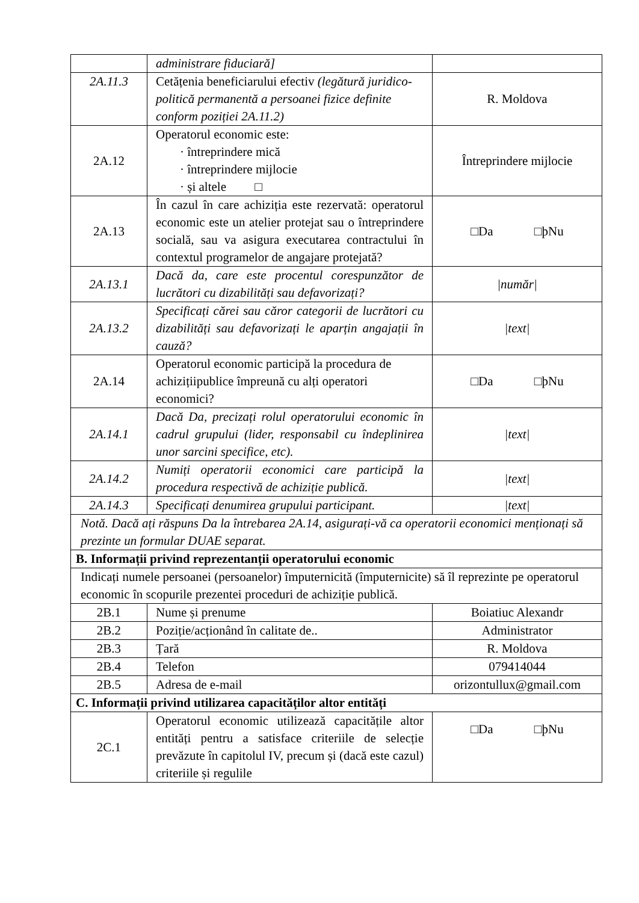| | administrare fiduciară] | |
| 2A.11.3 | Cetățenia beneficiarului efectiv (legătură juridico-politică permanentă a persoanei fizice definite conform poziției 2A.11.2) | R. Moldova |
| 2A.12 | Operatorul economic este: · întreprindere mică · întreprindere mijlocie · și altele □ | Întreprindere mijlocie |
| 2A.13 | În cazul în care achiziția este rezervată: operatorul economic este un atelier protejat sau o întreprindere socială, sau va asigura executarea contractului în contextul programelor de angajare protejată? | □Da □þNu |
| 2A.13.1 | Dacă da, care este procentul corespunzător de lucrători cu dizabilități sau defavorizați? | /număr/ |
| 2A.13.2 | Specificați cărei sau căror categorii de lucrători cu dizabilități sau defavorizați le aparțin angajații în cauză? | /text/ |
| 2A.14 | Operatorul economic participă la procedura de achizițiipublice împreună cu alți operatori economici? | □Da □þNu |
| 2A.14.1 | Dacă Da, precizați rolul operatorului economic în cadrul grupului (lider, responsabil cu îndeplinirea unor sarcini specifice, etc). | /text/ |
| 2A.14.2 | Numiți operatorii economici care participă la procedura respectivă de achiziție publică. | /text/ |
| 2A.14.3 | Specificați denumirea grupului participant. | /text/ |
| Notă. Dacă ați răspuns Da la întrebarea 2A.14, asigurați-vă ca operatorii economici menționați să prezinte un formular DUAE separat. | | |
| B. Informații privind reprezentanții operatorului economic | | |
| Indicați numele persoanei (persoanelor) împuternicită (împuternicite) să îl reprezinte pe operatorul economic în scopurile prezentei proceduri de achiziție publică. | | |
| 2B.1 | Nume și prenume | Boiatiuc Alexandr |
| 2B.2 | Poziție/acționând în calitate de.. | Administrator |
| 2B.3 | Țară | R. Moldova |
| 2B.4 | Telefon | 079414044 |
| 2B.5 | Adresa de e-mail | orizontullux@gmail.com |
| C. Informații privind utilizarea capacităților altor entități | | |
| 2C.1 | Operatorul economic utilizează capacitățile altor entități pentru a satisface criteriile de selecție prevăzute în capitolul IV, precum și (dacă este cazul) criteriile și regulile | □Da □þNu |